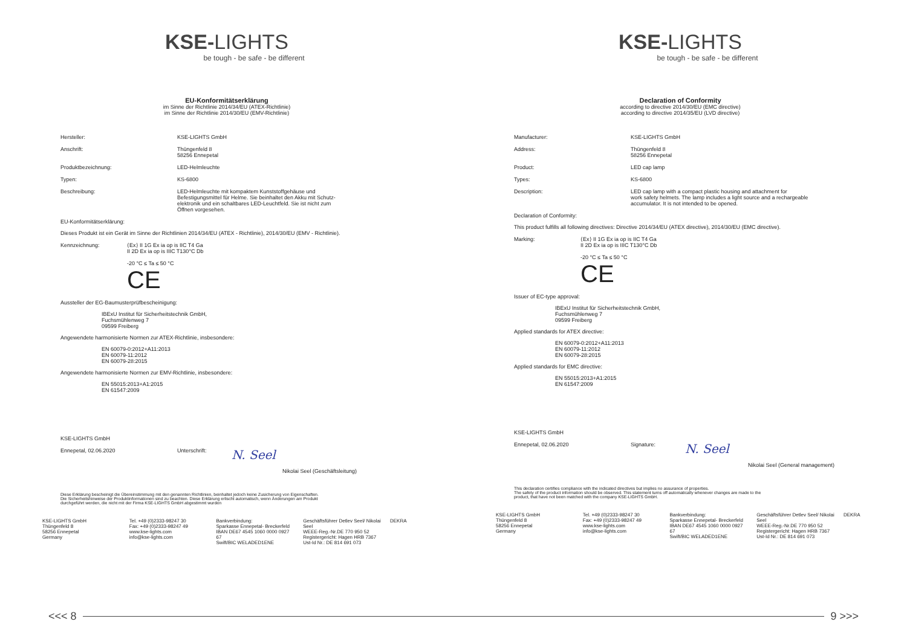KSE-LIGHTS
be tough - be safe - be different
EU-Konformitätserklärung
im Sinne der Richtlinie 2014/34/EU (ATEX-Richtlinie)
im Sinne der Richtlinie 2014/30/EU (EMV-Richtlinie)
Hersteller: KSE-LIGHTS GmbH
Anschrift: Thüngenfeld 8
58256 Ennepetal
Produktbezeichnung: LED-Helmleuchte
Typen: KS-6800
Beschreibung: LED-Helmleuchte mit kompaktem Kunststoffgehäuse und
Befestigungsmittel für Helme. Sie beinhaltet den Akku mit Schutz-
elektronik und ein schaltbares LED-Leuchtfeld. Sie ist nicht zum
Öffnen vorgesehen.
EU-Konformitätserklärung:
Dieses Produkt ist ein Gerät im Sinne der Richtlinien 2014/34/EU (ATEX - Richtlinie), 2014/30/EU (EMV - Richtlinie).
Kennzeichnung: ⟨Ex⟩ II 1G Ex ia op is IIC T4 Ga
II 2D Ex ia op is IIIC T130°C Db
-20 °C ≤ Ta ≤ 50 °C
CE
Aussteller der EG-Baumusterprüfbescheinigung:
IBExU Institut für Sicherheitstechnik GmbH,
Fuchsmühlenweg 7
09599 Freiberg
Angewendete harmonisierte Normen zur ATEX-Richtlinie, insbesondere:
EN 60079-0:2012+A11:2013
EN 60079-11:2012
EN 60079-28:2015
Angewendete harmonisierte Normen zur EMV-Richtlinie, insbesondere:
EN 55015:2013+A1:2015
EN 61547:2009
KSE-LIGHTS GmbH
Ennepetal, 02.06.2020 Unterschrift:
N. Seel
Nikolai Seel (Geschäftsleitung)
Diese Erklärung bescheinigt die Übereinstimmung mit den genannten Richtlinien, beinhaltet jedoch keine Zusicherung von Eigenschaften.
Die Sicherheitshinweise der Produktinformationen sind zu beachten. Diese Erklärung erlischt automatisch, wenn Änderungen am Produkt
durchgeführt werden, die nicht mit der Firma KSE-LIGHTS GmbH abgestimmt wurden
KSE-LIGHTS GmbH
Thüngenfeld 8
58256 Ennepetal
Germany
Tel. +49 (0)2333-98247 30
Fax: +49 (0)2333-98247 49
www.kse-lights.com
info@kse-lights.com
Bankverbindung:
Sparkasse Ennepetal- Breckerfeld
IBAN DE67 4545 1060 0000 0927 67
Swift/BIC WELADED1ENE
Geschäftsführer Detlev Seel/ Nikolai Seel
WEEE-Reg.-Nr.DE 770 950 52
Registergericht: Hagen HRB 7367
Ust-Id Nr.: DE 814 691 073
DEKRA
KSE-LIGHTS
be tough - be safe - be different
Declaration of Conformity
according to directive 2014/30/EU (EMC directive)
according to directive 2014/35/EU (LVD directive)
Manufacturer: KSE-LIGHTS GmbH
Address: Thüngenfeld 8
58256 Ennepetal
Product: LED cap lamp
Types: KS-6800
Description: LED cap lamp with a compact plastic housing and attachment for
work safety helmets. The lamp includes a light source and a rechargeable
accumulator. It is not intended to be opened.
Declaration of Conformity:
This product fulfills all following directives: Directive 2014/34/EU (ATEX directive), 2014/30/EU (EMC directive).
Marking: ⟨Ex⟩ II 1G Ex ia op is IIC T4 Ga
II 2D Ex ia op is IIIC T130°C Db
-20 °C ≤ Ta ≤ 50 °C
CE
Issuer of EC-type approval:
IBExU Institut für Sicherheitstechnik GmbH,
Fuchsmühlenweg 7
09599 Freiberg
Applied standards for ATEX directive:
EN 60079-0:2012+A11:2013
EN 60079-11:2012
EN 60079-28:2015
Applied standards for EMC directive:
EN 55015:2013+A1:2015
EN 61547:2009
KSE-LIGHTS GmbH
Ennepetal, 02.06.2020 Signature:
N. Seel
Nikolai Seel (General management)
This declaration certifies compliance with the indicated directives but implies no assurance of properties.
The safety of the product information should be observed. This statement turns off automatically whenever changes are made to the
product, that have not been matched with the company KSE-LIGHTS GmbH.
KSE-LIGHTS GmbH
Thüngenfeld 8
58256 Ennepetal
Germany
Tel. +49 (0)2333-98247 30
Fax: +49 (0)2333-98247 49
www.kse-lights.com
info@kse-lights.com
Bankverbindung:
Sparkasse Ennepetal- Breckerfeld
IBAN DE67 4545 1060 0000 0927 67
Swift/BIC WELADED1ENE
Geschäftsführer Detlev Seel/ Nikolai Seel
WEEE-Reg.-Nr.DE 770 950 52
Registergericht: Hagen HRB 7367
Ust-Id Nr.: DE 814 691 073
DEKRA
<<< 8 9 >>>